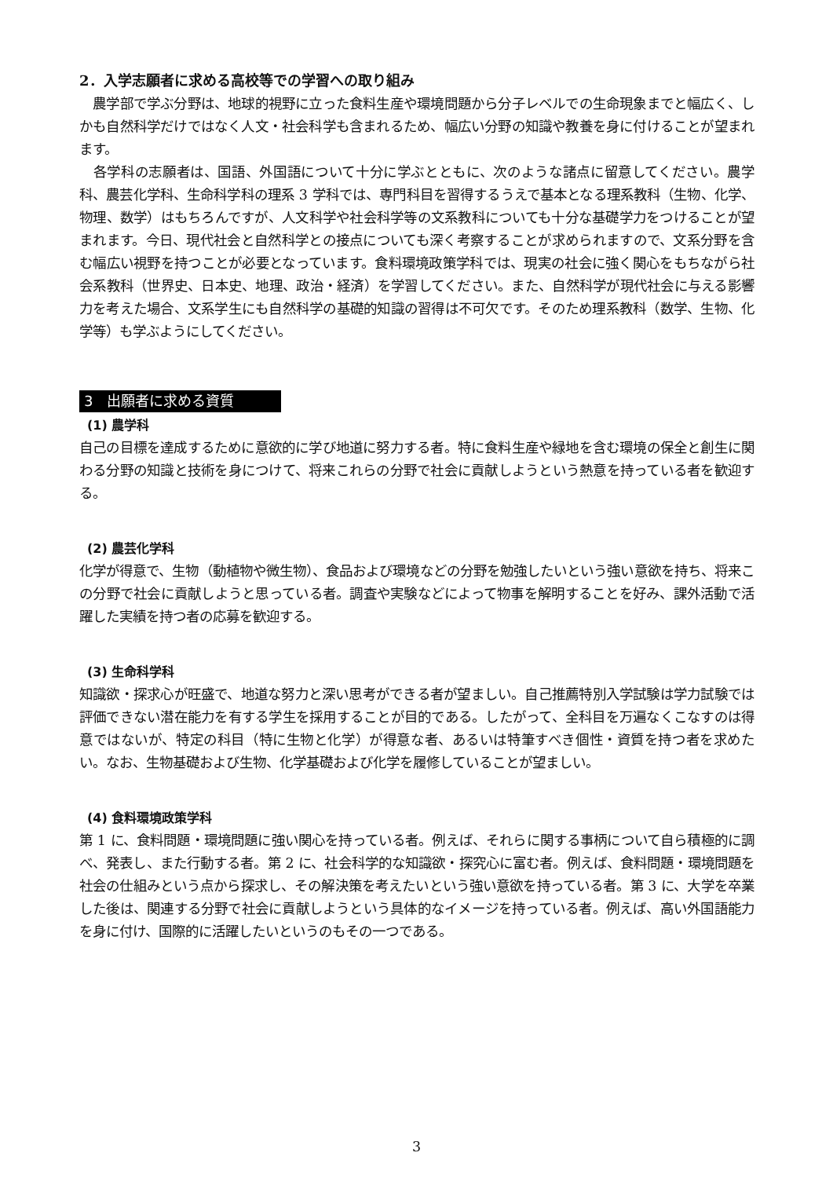2．入学志願者に求める高校等での学習への取り組み
　農学部で学ぶ分野は、地球的視野に立った食料生産や環境問題から分子レベルでの生命現象までと幅広く、しかも自然科学だけではなく人文・社会科学も含まれるため、幅広い分野の知識や教養を身に付けることが望まれます。
　各学科の志願者は、国語、外国語について十分に学ぶとともに、次のような諸点に留意してください。農学科、農芸化学科、生命科学科の理系 3 学科では、専門科目を習得するうえで基本となる理系教科（生物、化学、物理、数学）はもちろんですが、人文科学や社会科学等の文系教科についても十分な基礎学力をつけることが望まれます。今日、現代社会と自然科学との接点についても深く考察することが求められますので、文系分野を含む幅広い視野を持つことが必要となっています。食料環境政策学科では、現実の社会に強く関心をもちながら社会系教科（世界史、日本史、地理、政治・経済）を学習してください。また、自然科学が現代社会に与える影響力を考えた場合、文系学生にも自然科学の基礎的知識の習得は不可欠です。そのため理系教科（数学、生物、化学等）も学ぶようにしてください。
3　出願者に求める資質
(1) 農学科
自己の目標を達成するために意欲的に学び地道に努力する者。特に食料生産や緑地を含む環境の保全と創生に関わる分野の知識と技術を身につけて、将来これらの分野で社会に貢献しようという熱意を持っている者を歓迎する。
(2) 農芸化学科
化学が得意で、生物（動植物や微生物）、食品および環境などの分野を勉強したいという強い意欲を持ち、将来この分野で社会に貢献しようと思っている者。調査や実験などによって物事を解明することを好み、課外活動で活躍した実績を持つ者の応募を歓迎する。
(3) 生命科学科
知識欲・探求心が旺盛で、地道な努力と深い思考ができる者が望ましい。自己推薦特別入学試験は学力試験では評価できない潜在能力を有する学生を採用することが目的である。したがって、全科目を万遍なくこなすのは得意ではないが、特定の科目（特に生物と化学）が得意な者、あるいは特筆すべき個性・資質を持つ者を求めたい。なお、生物基礎および生物、化学基礎および化学を履修していることが望ましい。
(4) 食料環境政策学科
第 1 に、食料問題・環境問題に強い関心を持っている者。例えば、それらに関する事柄について自ら積極的に調べ、発表し、また行動する者。第 2 に、社会科学的な知識欲・探究心に富む者。例えば、食料問題・環境問題を社会の仕組みという点から探求し、その解決策を考えたいという強い意欲を持っている者。第 3 に、大学を卒業した後は、関連する分野で社会に貢献しようという具体的なイメージを持っている者。例えば、高い外国語能力を身に付け、国際的に活躍したいというのもその一つである。
3